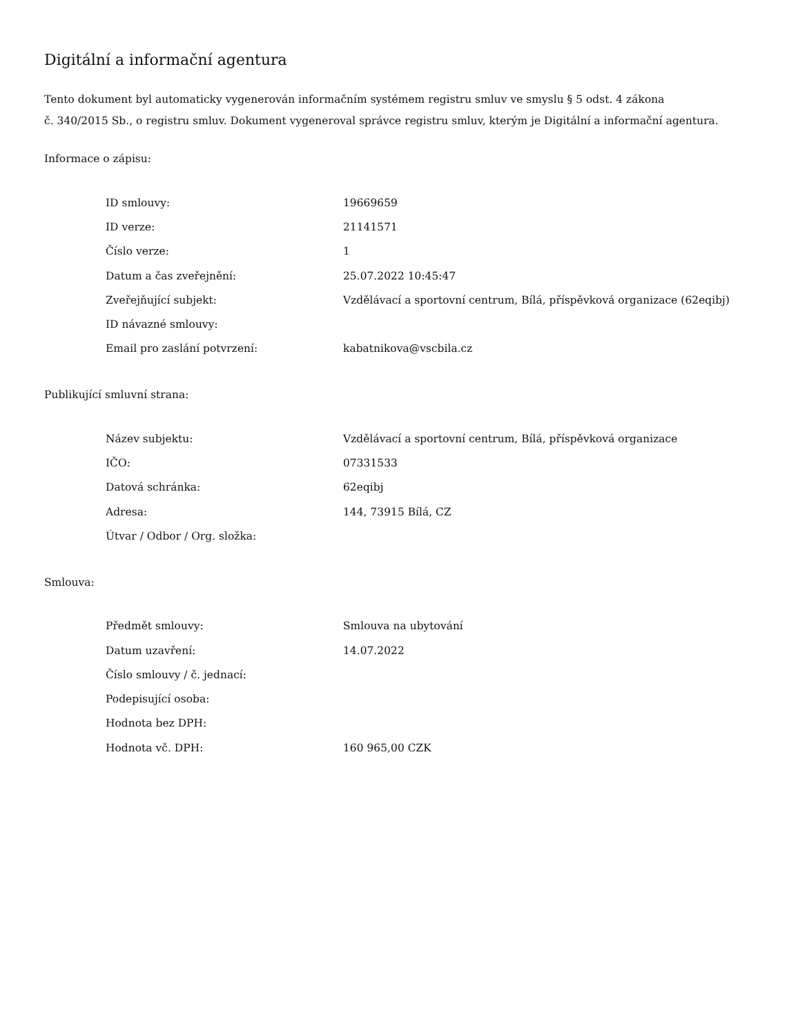Digitální a informační agentura
Tento dokument byl automaticky vygenerován informačním systémem registru smluv ve smyslu § 5 odst. 4 zákona
č. 340/2015 Sb., o registru smluv. Dokument vygeneroval správce registru smluv, kterým je Digitální a informační agentura.
Informace o zápisu:
| ID smlouvy: | 19669659 |
| ID verze: | 21141571 |
| Číslo verze: | 1 |
| Datum a čas zveřejnění: | 25.07.2022 10:45:47 |
| Zveřejňující subjekt: | Vzdělávací a sportovní centrum, Bílá, příspěvková organizace (62eqibj) |
| ID návazné smlouvy: | |
| Email pro zaslání potvrzení: | kabatnikova@vscbila.cz |
Publikující smluvní strana:
| Název subjektu: | Vzdělávací a sportovní centrum, Bílá, příspěvková organizace |
| IČO: | 07331533 |
| Datová schránka: | 62eqibj |
| Adresa: | 144, 73915 Bílá, CZ |
| Útvar / Odbor / Org. složka: | |
Smlouva:
| Předmět smlouvy: | Smlouva na ubytování |
| Datum uzavření: | 14.07.2022 |
| Číslo smlouvy / č. jednací: | |
| Podepisující osoba: | |
| Hodnota bez DPH: | |
| Hodnota vč. DPH: | 160 965,00 CZK |